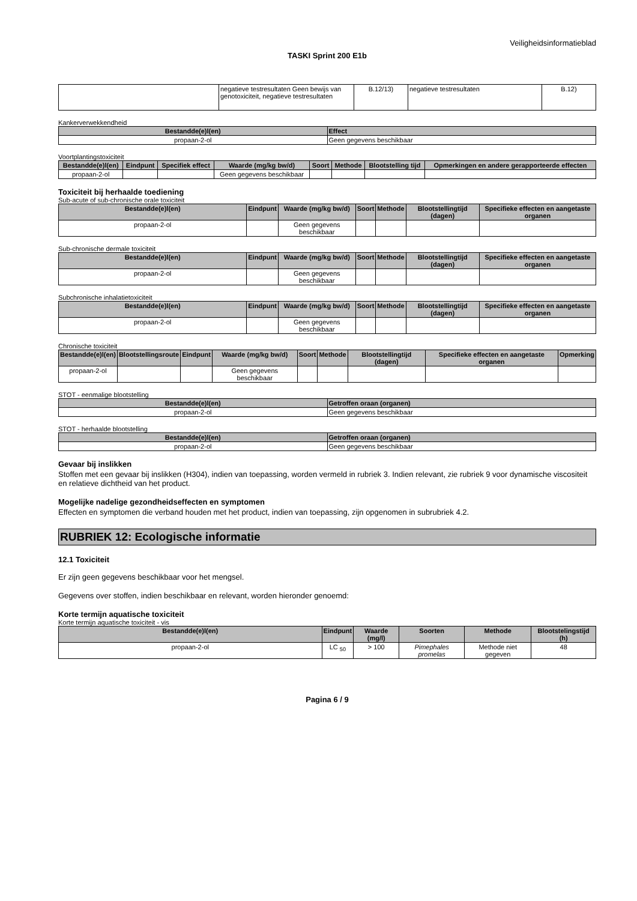Veiligheidsinformatieblad
TASKI Sprint 200 E1b
| | negatieve testresultaten Geen bewijs van genotoxiciteit, negatieve testresultaten | B.12/13) | negatieve testresultaten | B.12) |
Kankerverwekkendheid
| Bestandde(e)l(en) | Effect |
| --- | --- |
| propaan-2-ol | Geen gegevens beschikbaar |
Voortplantingstoxiciteit
| Bestandde(e)l(en) | Eindpunt | Specifiek effect | Waarde (mg/kg bw/d) | Soort | Methode | Blootstelling tijd | Opmerkingen en andere gerapporteerde effecten |
| --- | --- | --- | --- | --- | --- | --- | --- |
| propaan-2-ol | | | Geen gegevens beschikbaar | | | | |
Toxiciteit bij herhaalde toediening
Sub-acute of sub-chronische orale toxiciteit
| Bestandde(e)l(en) | Eindpunt | Waarde (mg/kg bw/d) | Soort | Methode | Blootstellingtijd (dagen) | Specifieke effecten en aangetaste organen |
| --- | --- | --- | --- | --- | --- | --- |
| propaan-2-ol | | Geen gegevens beschikbaar | | | | |
Sub-chronische dermale toxiciteit
| Bestandde(e)l(en) | Eindpunt | Waarde (mg/kg bw/d) | Soort | Methode | Blootstellingtijd (dagen) | Specifieke effecten en aangetaste organen |
| --- | --- | --- | --- | --- | --- | --- |
| propaan-2-ol | | Geen gegevens beschikbaar | | | | |
Subchronische inhalatietoxiciteit
| Bestandde(e)l(en) | Eindpunt | Waarde (mg/kg bw/d) | Soort | Methode | Blootstellingtijd (dagen) | Specifieke effecten en aangetaste organen |
| --- | --- | --- | --- | --- | --- | --- |
| propaan-2-ol | | Geen gegevens beschikbaar | | | | |
Chronische toxiciteit
| Bestandde(e)l(en) | Blootstellingsroute | Eindpunt | Waarde (mg/kg bw/d) | Soort | Methode | Blootstellingtijd (dagen) | Specifieke effecten en aangetaste organen | Opmerking |
| --- | --- | --- | --- | --- | --- | --- | --- | --- |
| propaan-2-ol | | | Geen gegevens beschikbaar | | | | | |
STOT - eenmalige blootstelling
| Bestandde(e)l(en) | Getroffen oraan (organen) |
| --- | --- |
| propaan-2-ol | Geen gegevens beschikbaar |
STOT - herhaalde blootstelling
| Bestandde(e)l(en) | Getroffen oraan (organen) |
| --- | --- |
| propaan-2-ol | Geen gegevens beschikbaar |
Gevaar bij inslikken
Stoffen met een gevaar bij inslikken (H304), indien van toepassing, worden vermeld in rubriek 3. Indien relevant, zie rubriek 9 voor dynamische viscositeit en relatieve dichtheid van het product.
Mogelijke nadelige gezondheidseffecten en symptomen
Effecten en symptomen die verband houden met het product, indien van toepassing, zijn opgenomen in subrubriek 4.2.
RUBRIEK 12: Ecologische informatie
12.1 Toxiciteit
Er zijn geen gegevens beschikbaar voor het mengsel.
Gegevens over stoffen, indien beschikbaar en relevant, worden hieronder genoemd:
Korte termijn aquatische toxiciteit
Korte termijn aquatische toxiciteit - vis
| Bestandde(e)l(en) | Eindpunt | Waarde (mg/l) | Soorten | Methode | Blootstelingstijd (h) |
| --- | --- | --- | --- | --- | --- |
| propaan-2-ol | LC <sub>50</sub> | > 100 | Pimephales promelas | Methode niet gegeven | 48 |
Pagina 6 / 9